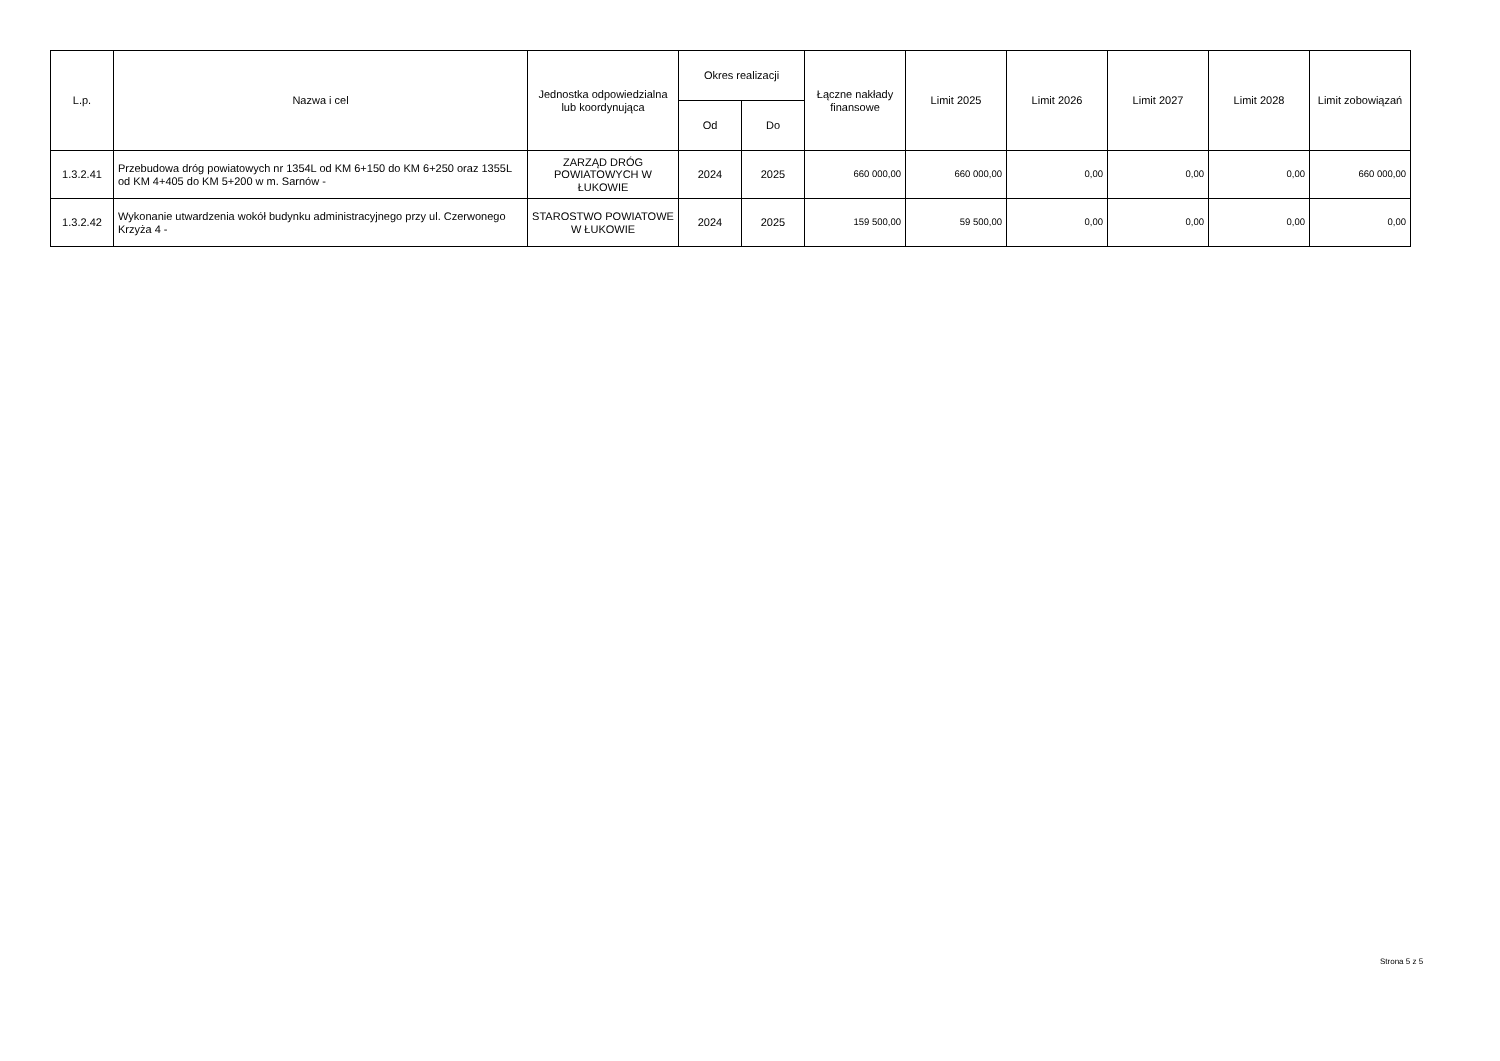| L.p. | Nazwa i cel | Jednostka odpowiedzialna lub koordynująca | Okres realizacji | | Łączne nakłady finansowe | Limit 2025 | Limit 2026 | Limit 2027 | Limit 2028 | Limit zobowiązań |
| --- | --- | --- | --- | --- | --- | --- | --- | --- | --- | --- |
| | | | Od | Do | | | | | | |
| 1.3.2.41 | Przebudowa dróg powiatowych nr 1354L od KM 6+150 do KM 6+250 oraz 1355L od KM 4+405 do KM 5+200 w m. Sarnów - | ZARZĄD DRÓG POWIATOWYCH W ŁUKOWIE | 2024 | 2025 | 660 000,00 | 660 000,00 | 0,00 | 0,00 | 0,00 | 660 000,00 |
| 1.3.2.42 | Wykonanie utwardzenia wokół budynku administracyjnego przy ul. Czerwonego Krzyża 4 - | STAROSTWO POWIATOWE W ŁUKOWIE | 2024 | 2025 | 159 500,00 | 59 500,00 | 0,00 | 0,00 | 0,00 | 0,00 |
Strona 5 z 5